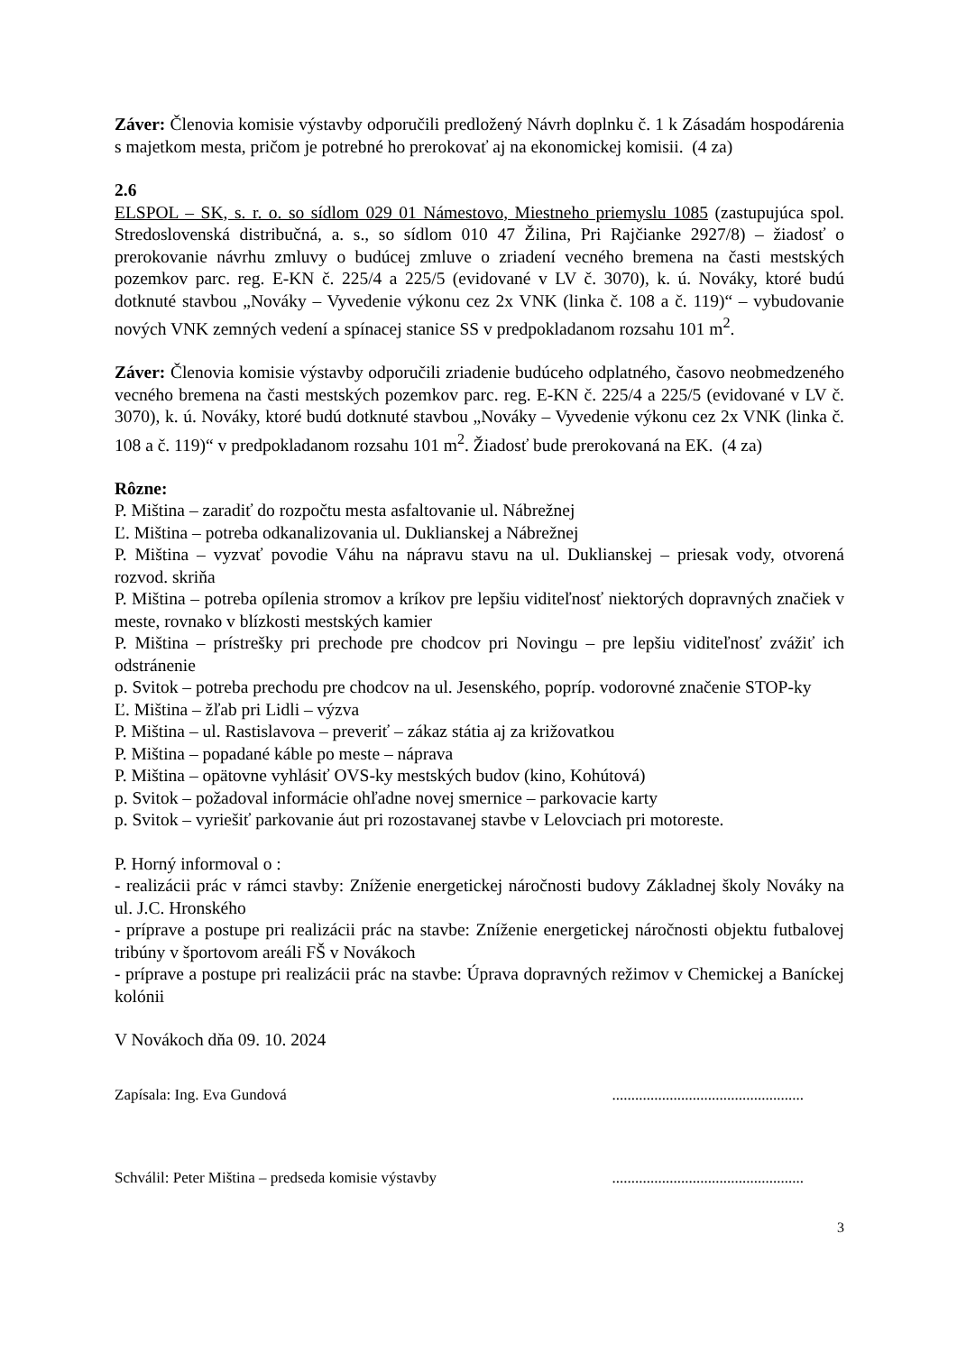Záver: Členovia komisie výstavby odporučili predložený Návrh doplnku č. 1 k Zásadám hospodárenia s majetkom mesta, pričom je potrebné ho prerokovať aj na ekonomickej komisii. (4 za)
2.6
ELSPOL – SK, s. r. o. so sídlom 029 01 Námestovo, Miestneho priemyslu 1085 (zastupujúca spol. Stredoslovenská distribučná, a. s., so sídlom 010 47 Žilina, Pri Rajčianke 2927/8) – žiadosť o prerokovanie návrhu zmluvy o budúcej zmluve o zriadení vecného bremena na časti mestských pozemkov parc. reg. E-KN č. 225/4 a 225/5 (evidované v LV č. 3070), k. ú. Nováky, ktoré budú dotknuté stavbou „Nováky – Vyvedenie výkonu cez 2x VNK (linka č. 108 a č. 119)“ – vybudovanie nových VNK zemných vedení a spínacej stanice SS v predpokladanom rozsahu 101 m<sup>2</sup>.
Záver: Členovia komisie výstavby odporučili zriadenie budúceho odplatného, časovo neobmedzeného vecného bremena na časti mestských pozemkov parc. reg. E-KN č. 225/4 a 225/5 (evidované v LV č. 3070), k. ú. Nováky, ktoré budú dotknuté stavbou „Nováky – Vyvedenie výkonu cez 2x VNK (linka č. 108 a č. 119)“ v predpokladanom rozsahu 101 m<sup>2</sup>. Žiadosť bude prerokovaná na EK. (4 za)
Rôzne:
P. Miština – zaradiť do rozpočtu mesta asfaltovanie ul. Nábrežnej
Ľ. Miština – potreba odkanalizovania ul. Duklianskej a Nábrežnej
P. Miština – vyzvať povodie Váhu na nápravu stavu na ul. Duklianskej – priesak vody, otvorená rozvod. skriňa
P. Miština – potreba opílenia stromov a kríkov pre lepšiu viditeľnosť niektorých dopravných značiek v meste, rovnako v blízkosti mestských kamier
P. Miština – prístrešky pri prechode pre chodcov pri Novingu – pre lepšiu viditeľnosť zvážiť ich odstránenie
p. Svitok – potreba prechodu pre chodcov na ul. Jesenského, popríp. vodorovné značenie STOP-ky
Ľ. Miština – žľab pri Lidli – výzva
P. Miština – ul. Rastislavova – preveriť – zákaz státia aj za križovatkou
P. Miština – popadané káble po meste – náprava
P. Miština – opätovne vyhlásiť OVS-ky mestských budov (kino, Kohútová)
p. Svitok – požadoval informácie ohľadne novej smernice – parkovacie karty
p. Svitok – vyriešiť parkovanie áut pri rozostavanej stavbe v Lelovciach pri motoreste.
P. Horný informoval o :
- realizácii prác v rámci stavby: Zníženie energetickej náročnosti budovy Základnej školy Nováky na ul. J.C. Hronského
- príprave a postupe pri realizácii prác na stavbe: Zníženie energetickej náročnosti objektu futbalovej tribúny v športovom areáli FŠ v Novákoch
- príprave a postupe pri realizácii prác na stavbe: Úprava dopravných režimov v Chemickej a Baníckej kolónii
V Novákoch dňa 09. 10. 2024
Zapísala: Ing. Eva Gundová ..................................................
Schválil: Peter Miština – predseda komisie výstavby ..................................................
3